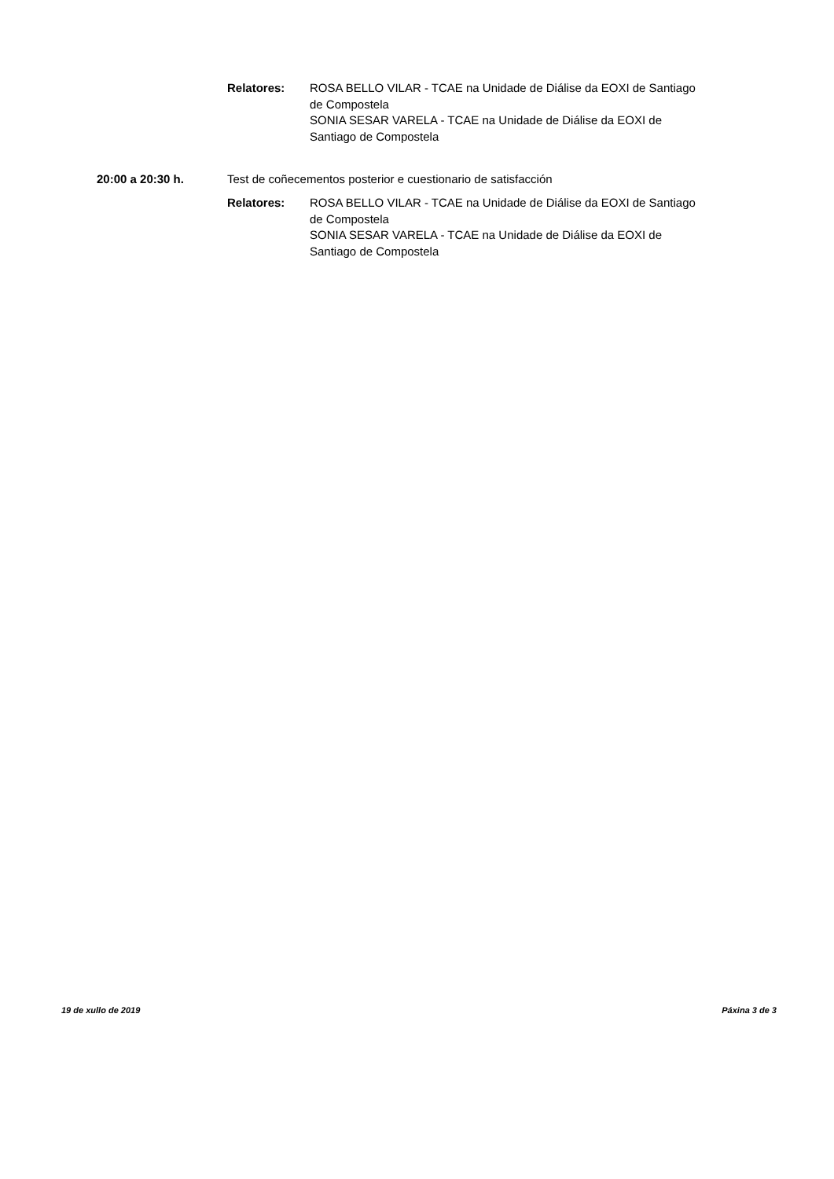Relatores: ROSA BELLO VILAR - TCAE na Unidade de Diálise da EOXI de Santiago de Compostela
SONIA SESAR VARELA - TCAE na Unidade de Diálise da EOXI de Santiago de Compostela
20:00 a 20:30 h. Test de coñecementos posterior e cuestionario de satisfacción
Relatores: ROSA BELLO VILAR - TCAE na Unidade de Diálise da EOXI de Santiago de Compostela
SONIA SESAR VARELA - TCAE na Unidade de Diálise da EOXI de Santiago de Compostela
19 de xullo de 2019 Páxina 3 de 3